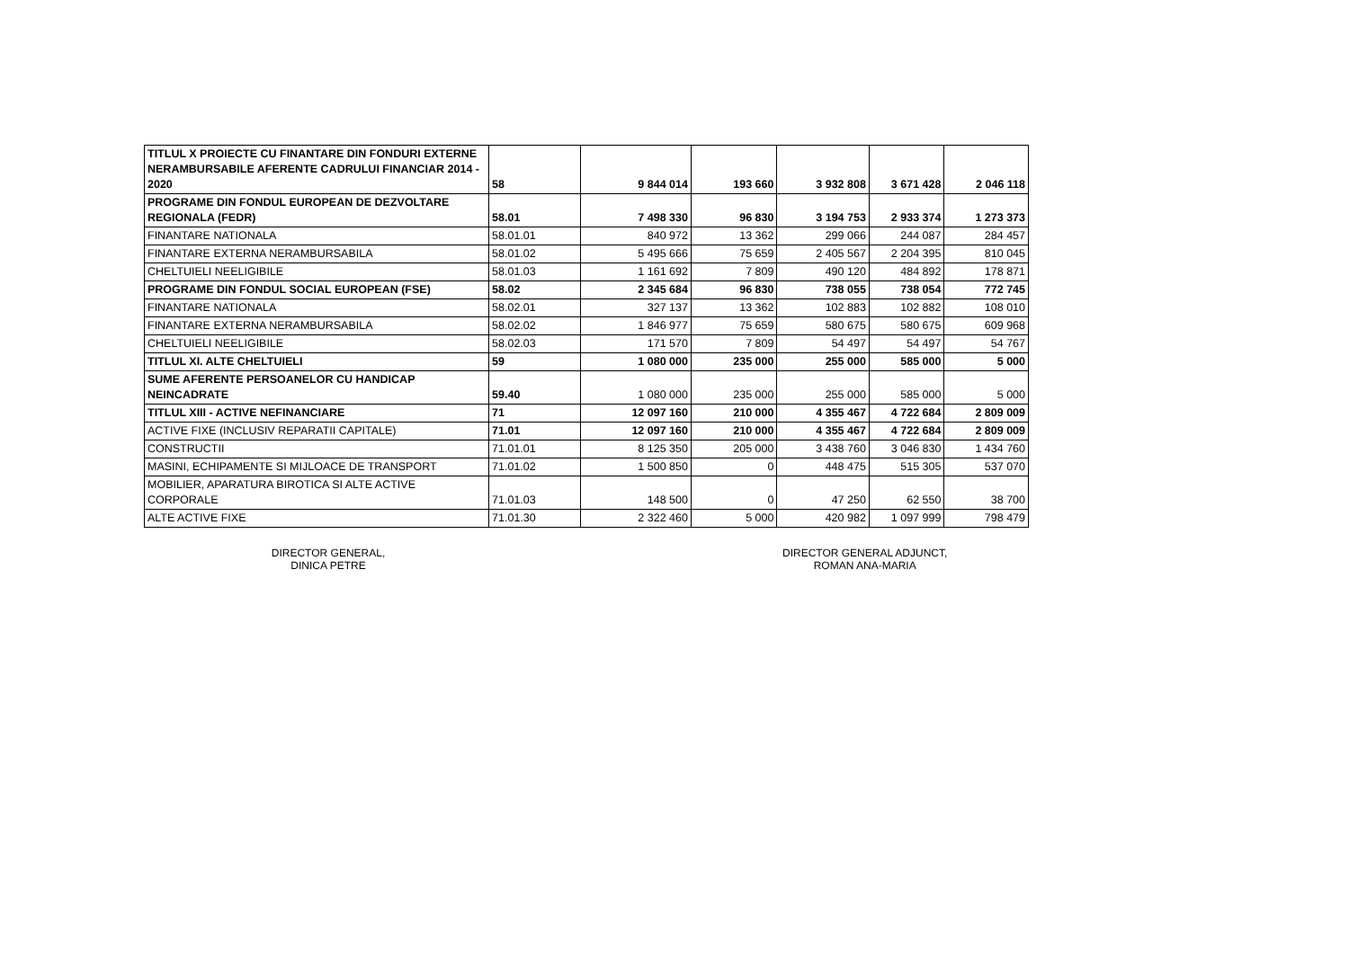| TITLUL X PROIECTE CU FINANTARE DIN FONDURI EXTERNE NERAMBURSABILE AFERENTE CADRULUI FINANCIAR 2014 - 2020 | 58 | 9 844 014 | 193 660 | 3 932 808 | 3 671 428 | 2 046 118 |
| PROGRAME DIN FONDUL EUROPEAN DE DEZVOLTARE REGIONALA (FEDR) | 58.01 | 7 498 330 | 96 830 | 3 194 753 | 2 933 374 | 1 273 373 |
| FINANTARE NATIONALA | 58.01.01 | 840 972 | 13 362 | 299 066 | 244 087 | 284 457 |
| FINANTARE EXTERNA NERAMBURSABILA | 58.01.02 | 5 495 666 | 75 659 | 2 405 567 | 2 204 395 | 810 045 |
| CHELTUIELI NEELIGIBILE | 58.01.03 | 1 161 692 | 7 809 | 490 120 | 484 892 | 178 871 |
| PROGRAME DIN FONDUL SOCIAL EUROPEAN (FSE) | 58.02 | 2 345 684 | 96 830 | 738 055 | 738 054 | 772 745 |
| FINANTARE NATIONALA | 58.02.01 | 327 137 | 13 362 | 102 883 | 102 882 | 108 010 |
| FINANTARE EXTERNA NERAMBURSABILA | 58.02.02 | 1 846 977 | 75 659 | 580 675 | 580 675 | 609 968 |
| CHELTUIELI NEELIGIBILE | 58.02.03 | 171 570 | 7 809 | 54 497 | 54 497 | 54 767 |
| TITLUL XI. ALTE CHELTUIELI | 59 | 1 080 000 | 235 000 | 255 000 | 585 000 | 5 000 |
| SUME AFERENTE PERSOANELOR CU HANDICAP NEINCADRATE | 59.40 | 1 080 000 | 235 000 | 255 000 | 585 000 | 5 000 |
| TITLUL XIII - ACTIVE NEFINANCIARE | 71 | 12 097 160 | 210 000 | 4 355 467 | 4 722 684 | 2 809 009 |
| ACTIVE FIXE (INCLUSIV REPARATII CAPITALE) | 71.01 | 12 097 160 | 210 000 | 4 355 467 | 4 722 684 | 2 809 009 |
| CONSTRUCTII | 71.01.01 | 8 125 350 | 205 000 | 3 438 760 | 3 046 830 | 1 434 760 |
| MASINI, ECHIPAMENTE SI MIJLOACE DE TRANSPORT | 71.01.02 | 1 500 850 | 0 | 448 475 | 515 305 | 537 070 |
| MOBILIER, APARATURA BIROTICA SI ALTE ACTIVE CORPORALE | 71.01.03 | 148 500 | 0 | 47 250 | 62 550 | 38 700 |
| ALTE ACTIVE FIXE | 71.01.30 | 2 322 460 | 5 000 | 420 982 | 1 097 999 | 798 479 |
DIRECTOR GENERAL,
DINICA PETRE
DIRECTOR GENERAL ADJUNCT,
ROMAN ANA-MARIA